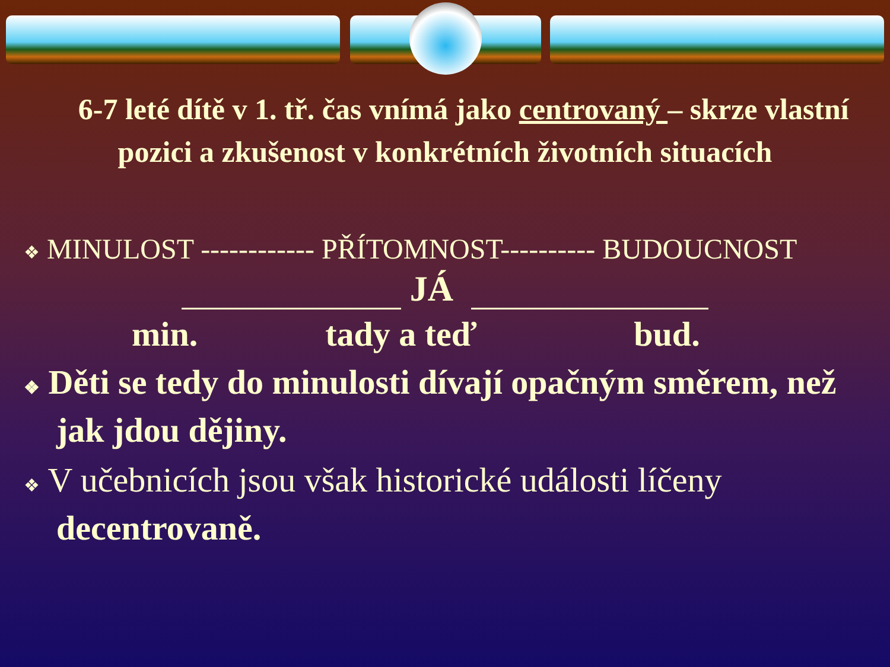6-7 leté dítě v 1. tř. čas vnímá jako centrovaný – skrze vlastní pozici a zkušenost v konkrétních životních situacích
❖ MINULOST ------------ PŘÍTOMNOST---------- BUDOUCNOST
JÁ
min. tady a teď bud.
❖ Děti se tedy do minulosti dívají opačným směrem, než jak jdou dějiny.
❖ V učebnicích jsou však historické události líčeny decentrovaně.